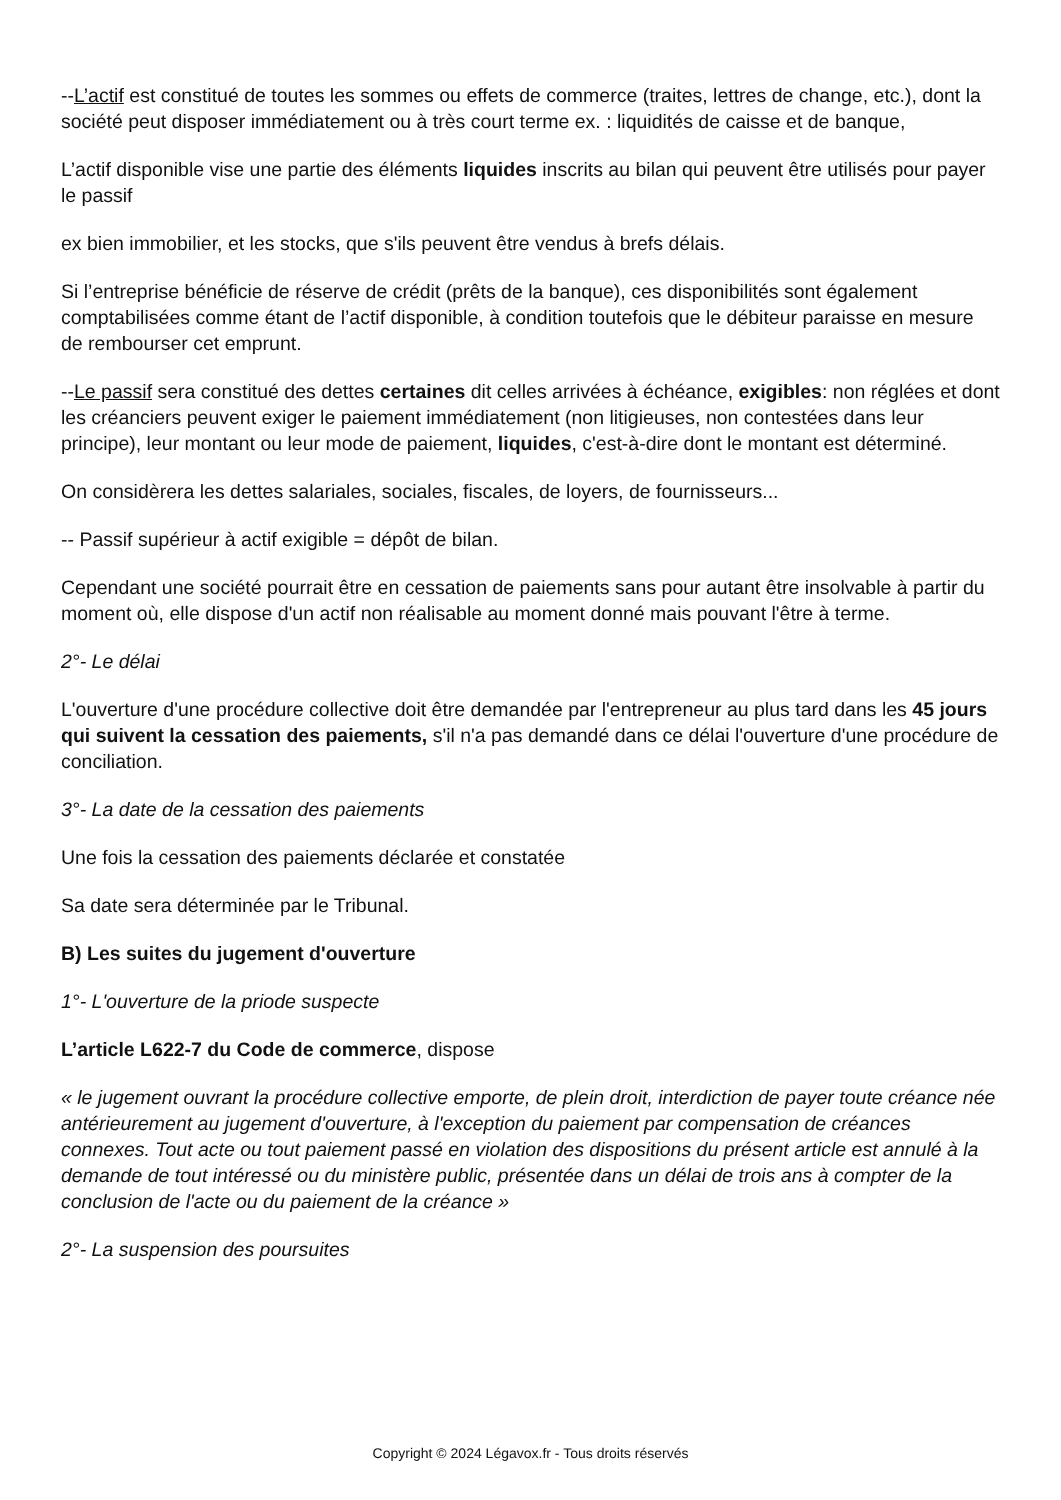--L’actif est constitué de toutes les sommes ou effets de commerce (traites, lettres de change, etc.), dont la société peut disposer immédiatement ou à très court terme ex. : liquidités de caisse et de banque,
L’actif disponible vise une partie des éléments liquides inscrits au bilan qui peuvent être utilisés pour payer le passif
ex bien immobilier, et les stocks, que s'ils peuvent être vendus à brefs délais.
Si l’entreprise bénéficie de réserve de crédit (prêts de la banque), ces disponibilités sont également comptabilisées comme étant de l’actif disponible, à condition toutefois que le débiteur paraisse en mesure de rembourser cet emprunt.
--Le passif sera constitué des dettes certaines dit celles arrivées à échéance, exigibles: non réglées et dont les créanciers peuvent exiger le paiement immédiatement (non litigieuses, non contestées dans leur principe), leur montant ou leur mode de paiement, liquides, c'est-à-dire dont le montant est déterminé.
On considèrera les dettes salariales, sociales, fiscales, de loyers, de fournisseurs...
-- Passif supérieur à actif exigible = dépôt de bilan.
Cependant une société pourrait être en cessation de paiements sans pour autant être insolvable à partir du moment où, elle dispose d'un actif non réalisable au moment donné mais pouvant l'être à terme.
2°- Le délai
L'ouverture d'une procédure collective doit être demandée par l'entrepreneur au plus tard dans les 45 jours qui suivent la cessation des paiements, s'il n'a pas demandé dans ce délai l'ouverture d'une procédure de conciliation.
3°- La date de la cessation des paiements
Une fois la cessation des paiements déclarée et constatée
Sa date sera déterminée par le Tribunal.
B) Les suites du jugement d'ouverture
1°- L'ouverture de la priode suspecte
L’article L622-7 du Code de commerce, dispose
« le jugement ouvrant la procédure collective emporte, de plein droit, interdiction de payer toute créance née antérieurement au jugement d'ouverture, à l'exception du paiement par compensation de créances connexes. Tout acte ou tout paiement passé en violation des dispositions du présent article est annulé à la demande de tout intéressé ou du ministère public, présentée dans un délai de trois ans à compter de la conclusion de l'acte ou du paiement de la créance »
2°- La suspension des poursuites
Copyright © 2024 Légavox.fr - Tous droits réservés